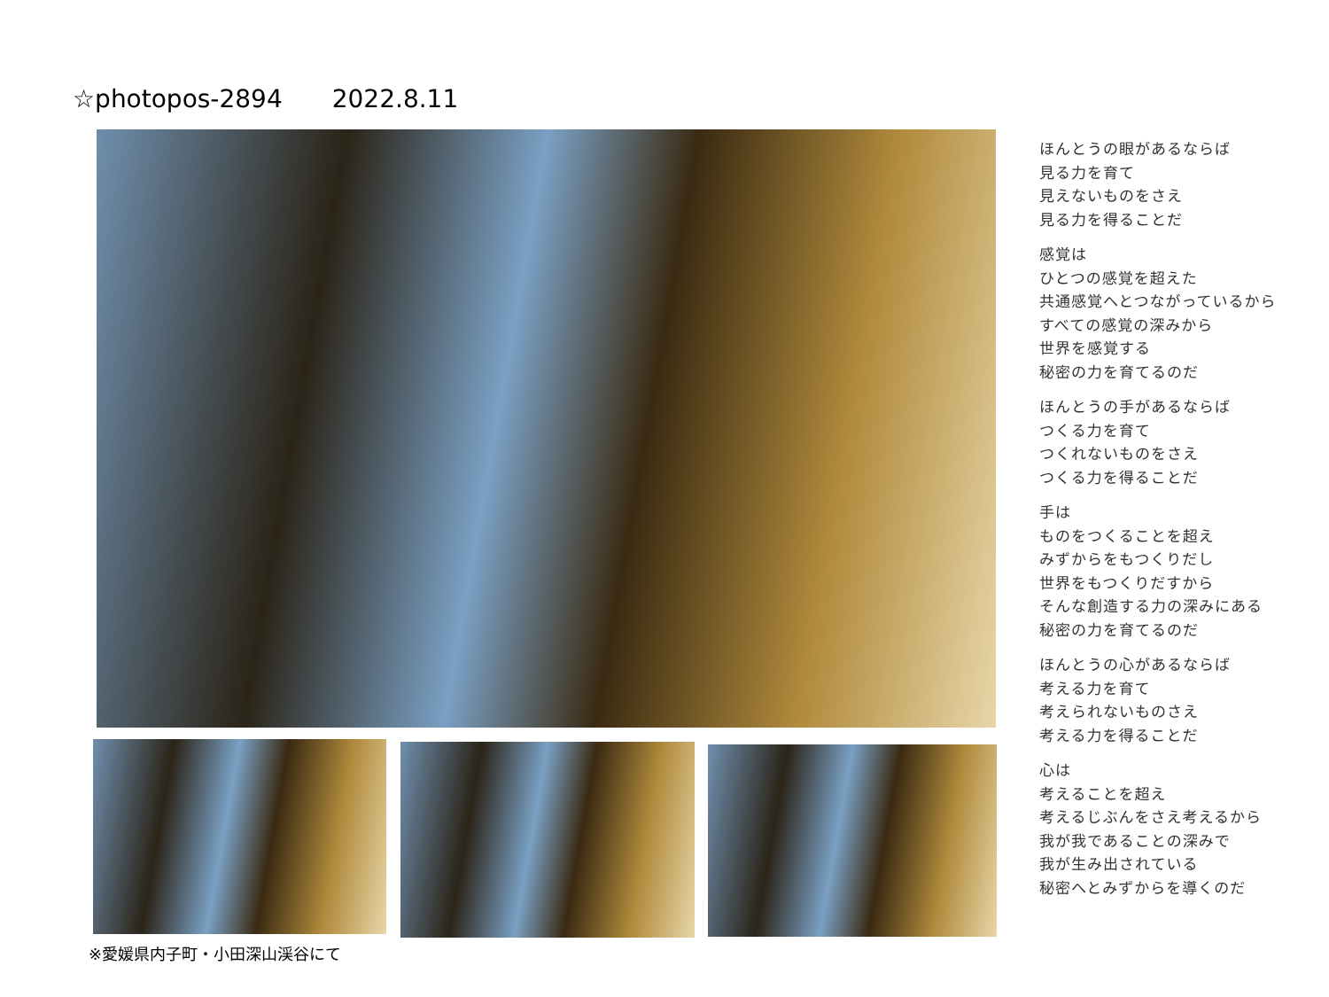☆photopos-2894 2022.8.11
※愛媛県内子町・小田深山渓谷にて
ほんとうの眼があるならば
見る力を育て
見えないものをさえ
見る力を得ることだ
感覚は
ひとつの感覚を超えた
共通感覚へとつながっているから
すべての感覚の深みから
世界を感覚する
秘密の力を育てるのだ
ほんとうの手があるならば
つくる力を育て
つくれないものをさえ
つくる力を得ることだ
手は
ものをつくることを超え
みずからをもつくりだし
世界をもつくりだすから
そんな創造する力の深みにある
秘密の力を育てるのだ
ほんとうの心があるならば
考える力を育て
考えられないものさえ
考える力を得ることだ
心は
考えることを超え
考えるじぶんをさえ考えるから
我が我であることの深みで
我が生み出されている
秘密へとみずからを導くのだ